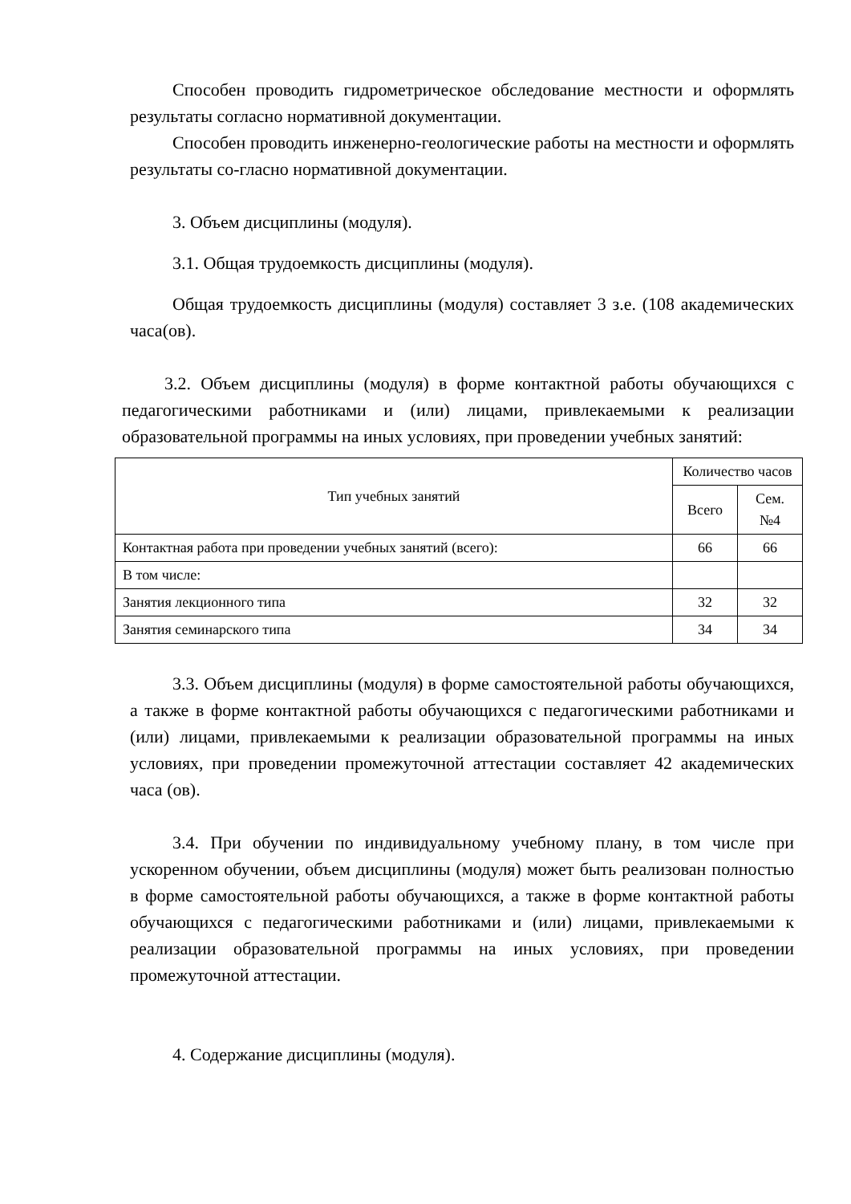Способен проводить гидрометрическое обследование местности и оформлять результаты согласно нормативной документации.
Способен проводить инженерно-геологические работы на местности и оформлять результаты со-гласно нормативной документации.
3. Объем дисциплины (модуля).
3.1. Общая трудоемкость дисциплины (модуля).
Общая трудоемкость дисциплины (модуля) составляет 3 з.е. (108 академических часа(ов).
3.2. Объем дисциплины (модуля) в форме контактной работы обучающихся с педагогическими работниками и (или) лицами, привлекаемыми к реализации образовательной программы на иных условиях, при проведении учебных занятий:
| Тип учебных занятий | Количество часов | |
| --- | --- | --- |
| | Всего | Сем. №4 |
| Контактная работа при проведении учебных занятий (всего): | 66 | 66 |
| В том числе: | | |
| Занятия лекционного типа | 32 | 32 |
| Занятия семинарского типа | 34 | 34 |
3.3. Объем дисциплины (модуля) в форме самостоятельной работы обучающихся, а также в форме контактной работы обучающихся с педагогическими работниками и (или) лицами, привлекаемыми к реализации образовательной программы на иных условиях, при проведении промежуточной аттестации составляет 42 академических часа (ов).
3.4. При обучении по индивидуальному учебному плану, в том числе при ускоренном обучении, объем дисциплины (модуля) может быть реализован полностью в форме самостоятельной работы обучающихся, а также в форме контактной работы обучающихся с педагогическими работниками и (или) лицами, привлекаемыми к реализации образовательной программы на иных условиях, при проведении промежуточной аттестации.
4. Содержание дисциплины (модуля).